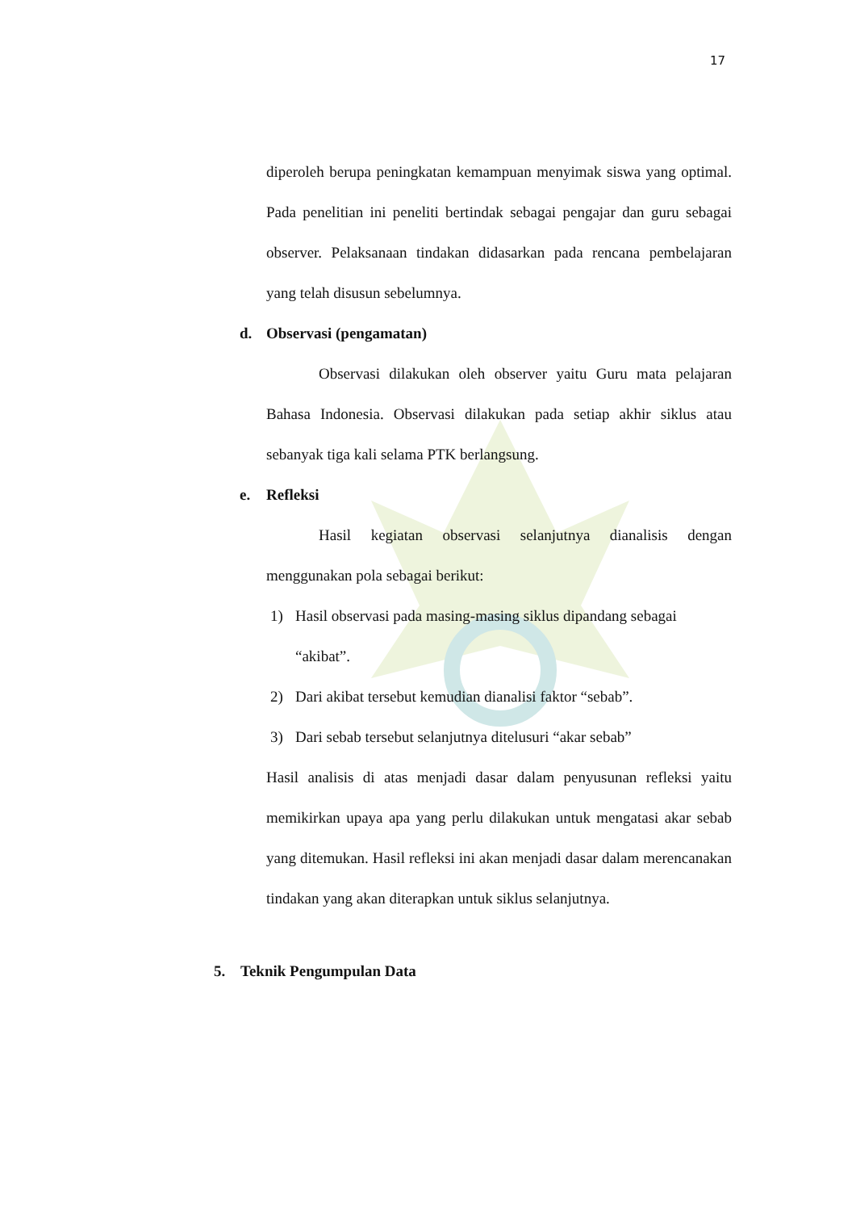17
diperoleh berupa peningkatan kemampuan menyimak siswa yang optimal. Pada penelitian ini peneliti bertindak sebagai pengajar dan guru sebagai observer. Pelaksanaan tindakan didasarkan pada rencana pembelajaran yang telah disusun sebelumnya.
d. Observasi (pengamatan)
Observasi dilakukan oleh observer yaitu Guru mata pelajaran Bahasa Indonesia. Observasi dilakukan pada setiap akhir siklus atau sebanyak tiga kali selama PTK berlangsung.
e. Refleksi
Hasil kegiatan observasi selanjutnya dianalisis dengan menggunakan pola sebagai berikut:
1) Hasil observasi pada masing-masing siklus dipandang sebagai “akibat”.
2) Dari akibat tersebut kemudian dianalisi faktor “sebab”.
3) Dari sebab tersebut selanjutnya ditelusuri “akar sebab”
Hasil analisis di atas menjadi dasar dalam penyusunan refleksi yaitu memikirkan upaya apa yang perlu dilakukan untuk mengatasi akar sebab yang ditemukan. Hasil refleksi ini akan menjadi dasar dalam merencanakan tindakan yang akan diterapkan untuk siklus selanjutnya.
5. Teknik Pengumpulan Data